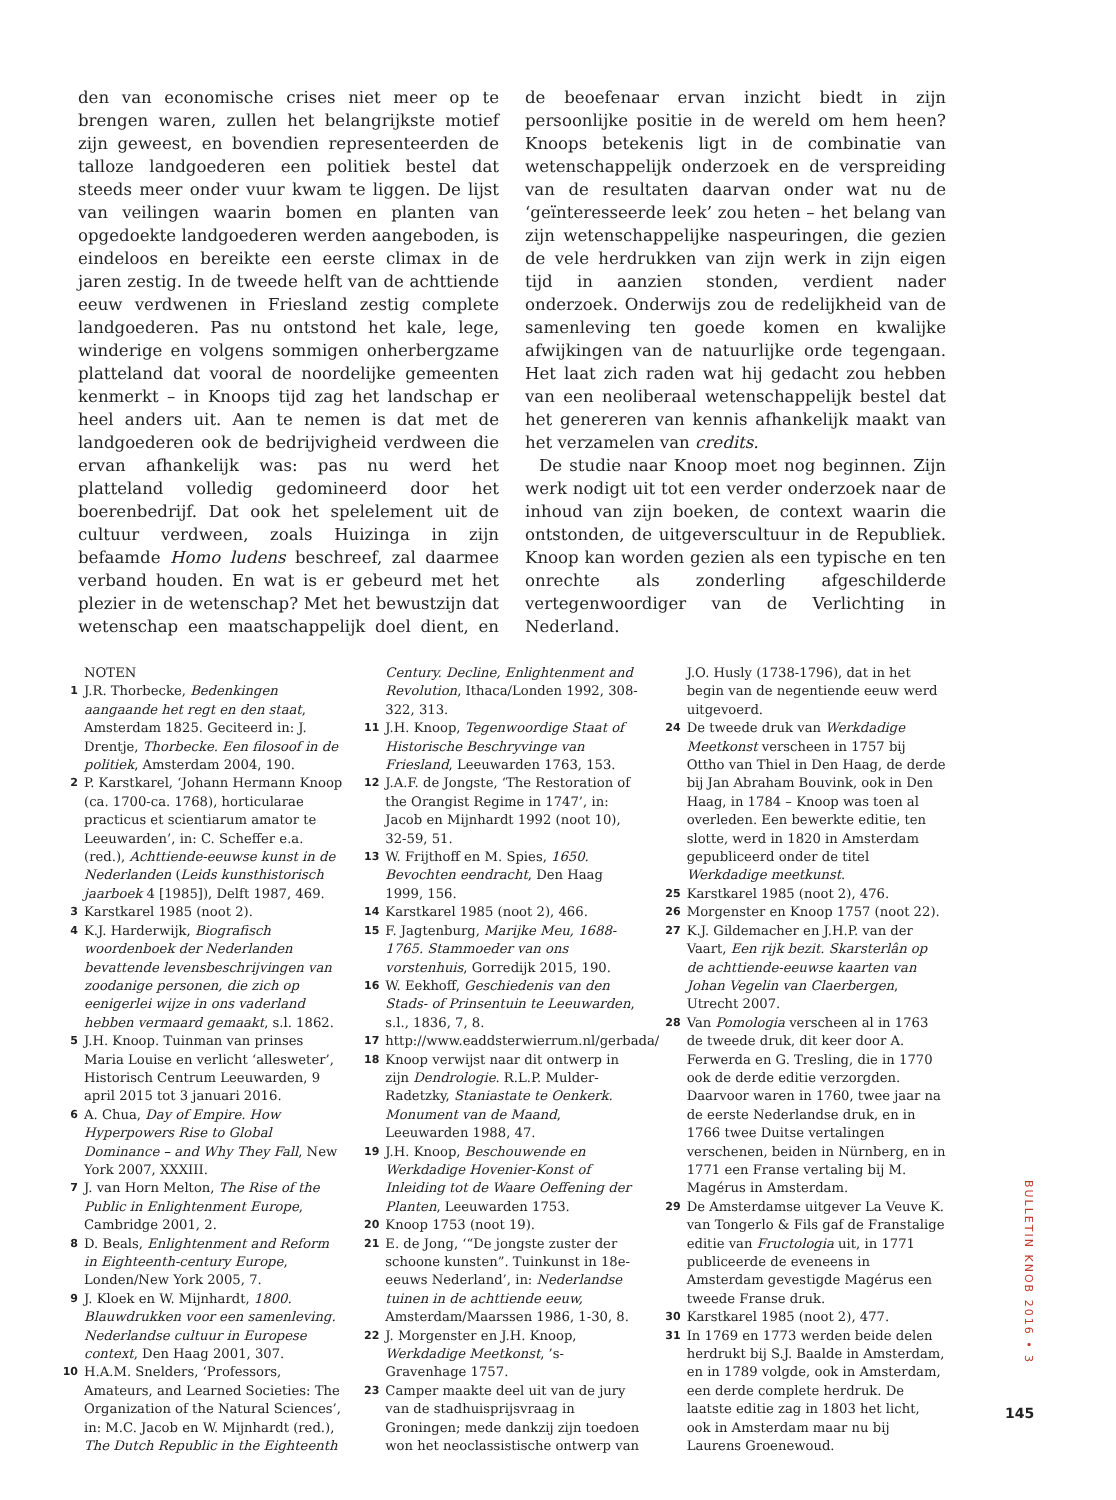den van economische crises niet meer op te brengen waren, zullen het belangrijkste motief zijn geweest, en bovendien representeerden de talloze landgoederen een politiek bestel dat steeds meer onder vuur kwam te liggen. De lijst van veilingen waarin bomen en planten van opgedoekte landgoederen werden aangeboden, is eindeloos en bereikte een eerste climax in de jaren zestig. In de tweede helft van de achttiende eeuw verdwenen in Friesland zestig complete landgoederen. Pas nu ontstond het kale, lege, winderige en volgens sommigen onherbergzame platteland dat vooral de noordelijke gemeenten kenmerkt – in Knoops tijd zag het landschap er heel anders uit. Aan te nemen is dat met de landgoederen ook de bedrijvigheid verdween die ervan afhankelijk was: pas nu werd het platteland volledig gedomineerd door het boerenbedrijf. Dat ook het spelelement uit de cultuur verdween, zoals Huizinga in zijn befaamde Homo ludens beschreef, zal daarmee verband houden. En wat is er gebeurd met het plezier in de wetenschap? Met het bewustzijn dat wetenschap een maatschappelijk doel dient, en de beoefenaar ervan inzicht biedt in zijn persoonlijke positie in de wereld om hem heen? Knoops betekenis ligt in de combinatie van wetenschappelijk onderzoek en de verspreiding van de resultaten daarvan onder wat nu de ‘geïnteresseerde leek’ zou heten – het belang van zijn wetenschappelijke naspeuringen, die gezien de vele herdrukken van zijn werk in zijn eigen tijd in aanzien stonden, verdient nader onderzoek. Onderwijs zou de redelijkheid van de samenleving ten goede komen en kwalijke afwijkingen van de natuurlijke orde tegengaan. Het laat zich raden wat hij gedacht zou hebben van een neoliberaal wetenschappelijk bestel dat het genereren van kennis afhankelijk maakt van het verzamelen van credits.
De studie naar Knoop moet nog beginnen. Zijn werk nodigt uit tot een verder onderzoek naar de inhoud van zijn boeken, de context waarin die ontstonden, de uitgeverscultuur in de Republiek. Knoop kan worden gezien als een typische en ten onrechte als zonderling afgeschilderde vertegenwoordiger van de Verlichting in Nederland.
NOTEN
1 J.R. Thorbecke, Bedenkingen aangaande het regt en den staat, Amsterdam 1825. Geciteerd in: J. Drentje, Thorbecke. Een filosoof in de politiek, Amsterdam 2004, 190.
2 P. Karstkarel, ‘Johann Hermann Knoop (ca. 1700-ca. 1768), horticularae practicus et scientiarum amator te Leeuwarden’, in: C. Scheffer e.a. (red.), Achttiende-eeuwse kunst in de Nederlanden (Leids kunsthistorisch jaarboek 4 [1985]), Delft 1987, 469.
3 Karstkarel 1985 (noot 2).
4 K.J. Harderwijk, Biografisch woordenboek der Nederlanden bevattende levensbeschrijvingen van zoodanige personen, die zich op eenigerlei wijze in ons vaderland hebben vermaard gemaakt, s.l. 1862.
5 J.H. Knoop. Tuinman van prinses Maria Louise en verlicht ‘allesweter’, Historisch Centrum Leeuwarden, 9 april 2015 tot 3 januari 2016.
6 A. Chua, Day of Empire. How Hyperpowers Rise to Global Dominance – and Why They Fall, New York 2007, XXXIII.
7 J. van Horn Melton, The Rise of the Public in Enlightenment Europe, Cambridge 2001, 2.
8 D. Beals, Enlightenment and Reform in Eighteenth-century Europe, Londen/New York 2005, 7.
9 J. Kloek en W. Mijnhardt, 1800. Blauwdrukken voor een samenleving. Nederlandse cultuur in Europese context, Den Haag 2001, 307.
10 H.A.M. Snelders, ‘Professors, Amateurs, and Learned Societies: The Organization of the Natural Sciences’, in: M.C. Jacob en W. Mijnhardt (red.), The Dutch Republic in the Eighteenth Century. Decline, Enlightenment and Revolution, Ithaca/Londen 1992, 308-322, 313.
11 J.H. Knoop, Tegenwoordige Staat of Historische Beschryvinge van Friesland, Leeuwarden 1763, 153.
12 J.A.F. de Jongste, ‘The Restoration of the Orangist Regime in 1747’, in: Jacob en Mijnhardt 1992 (noot 10), 32-59, 51.
13 W. Frijthoff en M. Spies, 1650. Bevochten eendracht, Den Haag 1999, 156.
14 Karstkarel 1985 (noot 2), 466.
15 F. Jagtenburg, Marijke Meu, 1688-1765. Stammoeder van ons vorstenhuis, Gorredijk 2015, 190.
16 W. Eekhoff, Geschiedenis van den Stads- of Prinsentuin te Leeuwarden, s.l., 1836, 7, 8.
17 http://www.eaddsterwierrum.nl/gerbada/
18 Knoop verwijst naar dit ontwerp in zijn Dendrologie. R.L.P. Mulder-Radetzky, Staniastate te Oenkerk. Monument van de Maand, Leeuwarden 1988, 47.
19 J.H. Knoop, Beschouwende en Werkdadige Hovenier-Konst of Inleiding tot de Waare Oeffening der Planten, Leeuwarden 1753.
20 Knoop 1753 (noot 19).
21 E. de Jong, ‘“De jongste zuster der schoone kunsten”. Tuinkunst in 18e-eeuws Nederland’, in: Nederlandse tuinen in de achttiende eeuw, Amsterdam/Maarssen 1986, 1-30, 8.
22 J. Morgenster en J.H. Knoop, Werkdadige Meetkonst, ’s-Gravenhage 1757.
23 Camper maakte deel uit van de jury van de stadhuisprijsvraag in Groningen; mede dankzij zijn toedoen won het neoclassistische ontwerp van J.O. Husly (1738-1796), dat in het begin van de negentiende eeuw werd uitgevoerd.
24 De tweede druk van Werkdadige Meetkonst verscheen in 1757 bij Ottho van Thiel in Den Haag, de derde bij Jan Abraham Bouvink, ook in Den Haag, in 1784 – Knoop was toen al overleden. Een bewerkte editie, ten slotte, werd in 1820 in Amsterdam gepubliceerd onder de titel Werkdadige meetkunst.
25 Karstkarel 1985 (noot 2), 476.
26 Morgenster en Knoop 1757 (noot 22).
27 K.J. Gildemacher en J.H.P. van der Vaart, Een rijk bezit. Skarsterlân op de achttiende-eeuwse kaarten van Johan Vegelin van Claerbergen, Utrecht 2007.
28 Van Pomologia verscheen al in 1763 de tweede druk, dit keer door A. Ferwerda en G. Tresling, die in 1770 ook de derde editie verzorgden. Daarvoor waren in 1760, twee jaar na de eerste Nederlandse druk, en in 1766 twee Duitse vertalingen verschenen, beiden in Nürnberg, en in 1771 een Franse vertaling bij M. Magérus in Amsterdam.
29 De Amsterdamse uitgever La Veuve K. van Tongerlo & Fils gaf de Franstalige editie van Fructologia uit, in 1771 publiceerde de eveneens in Amsterdam gevestigde Magérus een tweede Franse druk.
30 Karstkarel 1985 (noot 2), 477.
31 In 1769 en 1773 werden beide delen herdrukt bij S.J. Baalde in Amsterdam, en in 1789 volgde, ook in Amsterdam, een derde complete herdruk. De laatste editie zag in 1803 het licht, ook in Amsterdam maar nu bij Laurens Groenewoud.
BULLETIN KNOB 2016 • 3
145